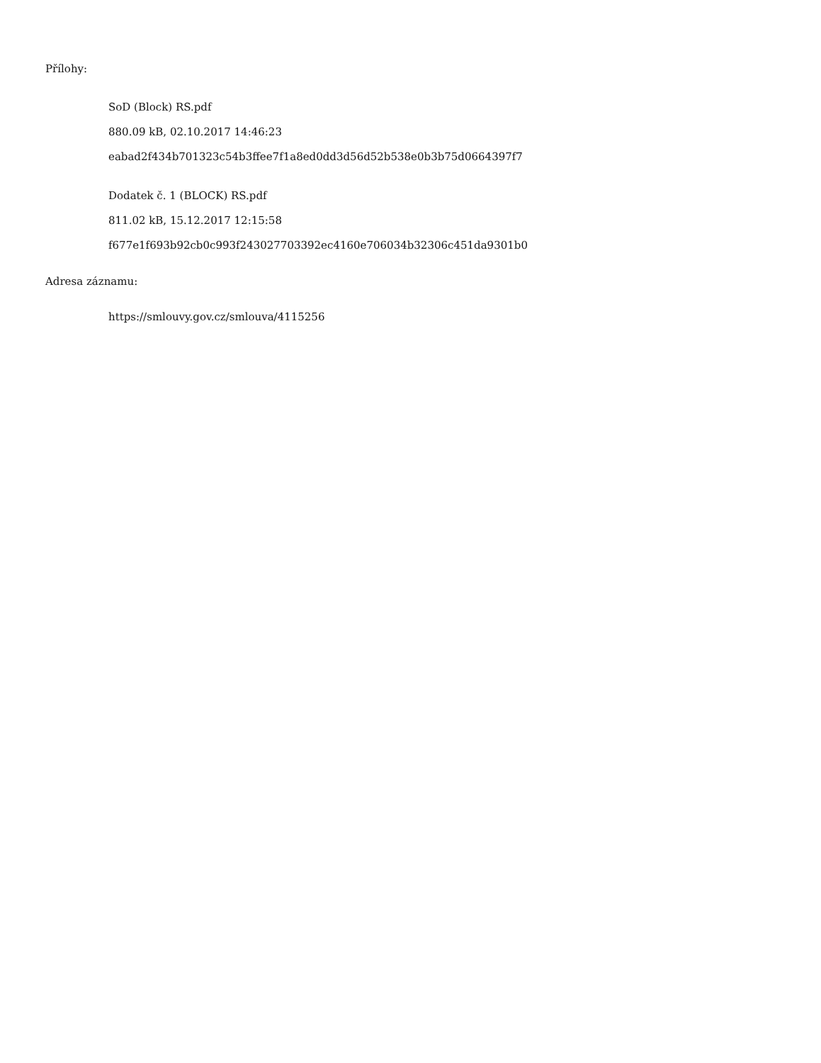Přílohy:
SoD (Block) RS.pdf
880.09 kB, 02.10.2017 14:46:23
eabad2f434b701323c54b3ffee7f1a8ed0dd3d56d52b538e0b3b75d0664397f7
Dodatek č. 1 (BLOCK) RS.pdf
811.02 kB, 15.12.2017 12:15:58
f677e1f693b92cb0c993f243027703392ec4160e706034b32306c451da9301b0
Adresa záznamu:
https://smlouvy.gov.cz/smlouva/4115256